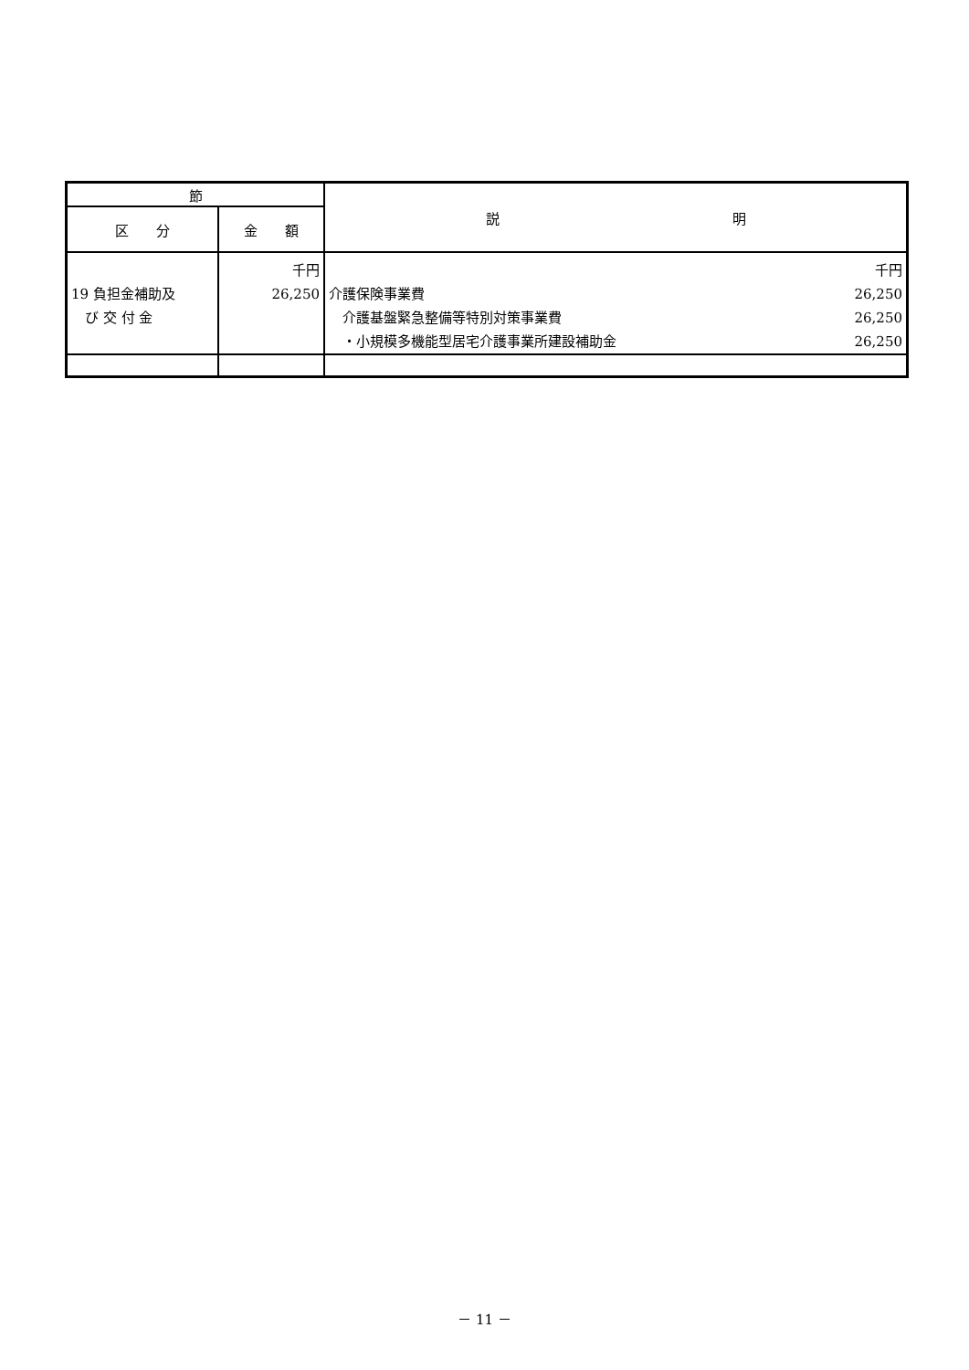| 節 | | 説 明 |
| --- | --- | --- |
| 区 分 | 金 額 | |
| 19 負担金補助及 び 交 付 金 | 千円 26,250 | 千円 介護保険事業費 26,250 介護基盤緊急整備等特別対策事業費 26,250 ・小規模多機能型居宅介護事業所建設補助金 26,250 |
－ 11 －